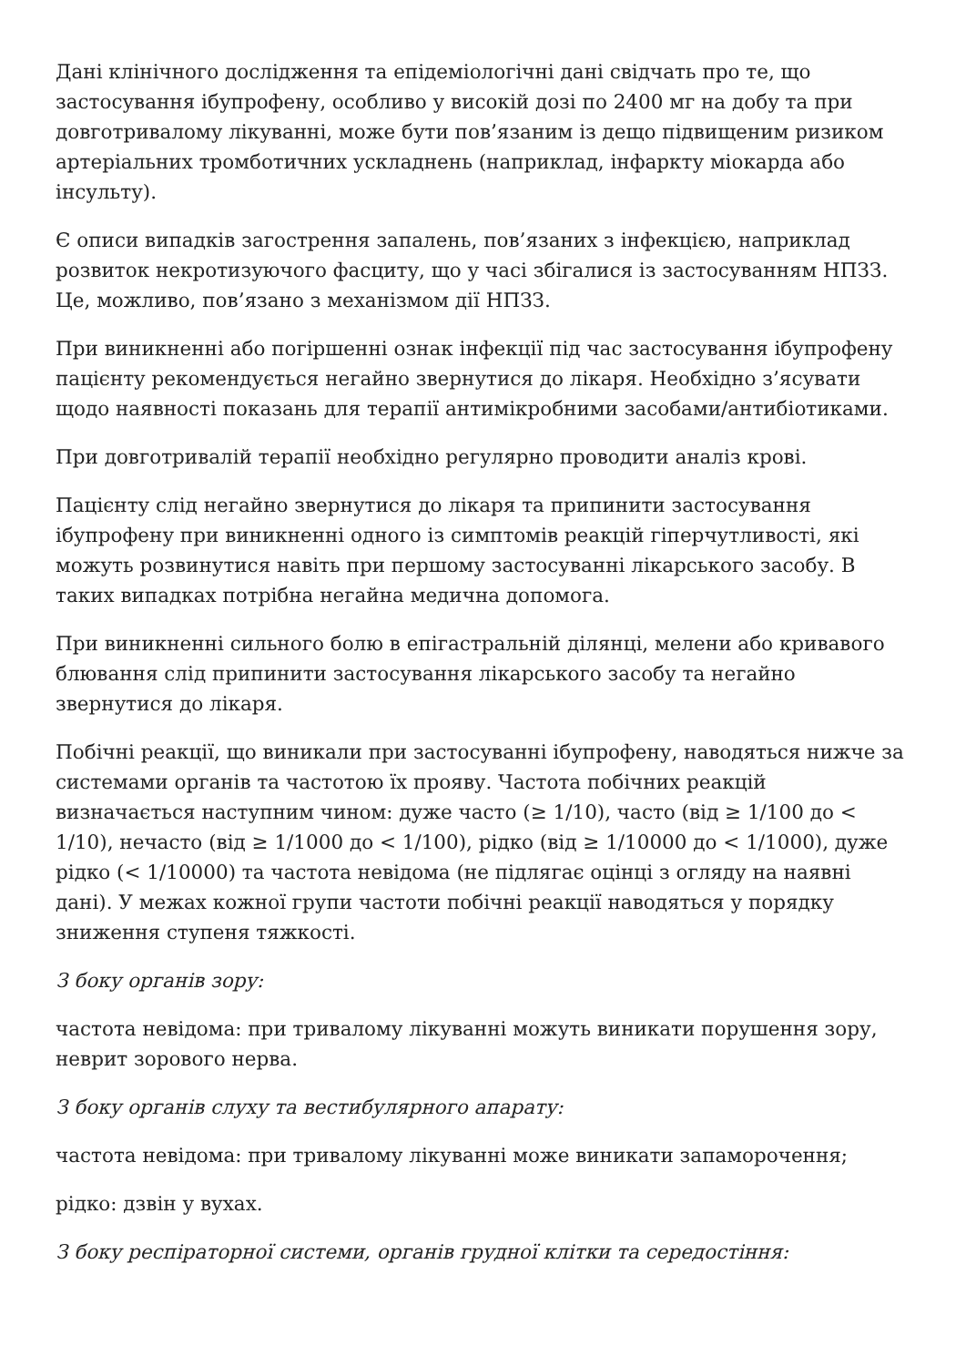Дані клінічного дослідження та епідеміологічні дані свідчать про те, що застосування ібупрофену, особливо у високій дозі по 2400 мг на добу та при довготривалому лікуванні, може бути пов’язаним із дещо підвищеним ризиком артеріальних тромботичних ускладнень (наприклад, інфаркту міокарда або інсульту).
Є описи випадків загострення запалень, пов’язаних з інфекцією, наприклад розвиток некротизуючого фасциту, що у часі збігалися із застосуванням НПЗЗ. Це, можливо, пов’язано з механізмом дії НПЗЗ.
При виникненні або погіршенні ознак інфекції під час застосування ібупрофену пацієнту рекомендується негайно звернутися до лікаря. Необхідно з’ясувати щодо наявності показань для терапії антимікробними засобами/антибіотиками.
При довготривалій терапії необхідно регулярно проводити аналіз крові.
Пацієнту слід негайно звернутися до лікаря та припинити застосування ібупрофену при виникненні одного із симптомів реакцій гіперчутливості, які можуть розвинутися навіть при першому застосуванні лікарського засобу. В таких випадках потрібна негайна медична допомога.
При виникненні сильного болю в епігастральній ділянці, мелени або кривавого блювання слід припинити застосування лікарського засобу та негайно звернутися до лікаря.
Побічні реакції, що виникали при застосуванні ібупрофену, наводяться нижче за системами органів та частотою їх прояву. Частота побічних реакцій визначається наступним чином: дуже часто (≥ 1/10), часто (від ≥ 1/100 до < 1/10), нечасто (від ≥ 1/1000 до < 1/100), рідко (від ≥ 1/10000 до < 1/1000), дуже рідко (< 1/10000) та частота невідома (не підлягає оцінці з огляду на наявні дані). У межах кожної групи частоти побічні реакції наводяться у порядку зниження ступеня тяжкості.
З боку органів зору:
частота невідома: при тривалому лікуванні можуть виникати порушення зору, неврит зорового нерва.
З боку органів слуху та вестибулярного апарату:
частота невідома: при тривалому лікуванні може виникати запаморочення;
рідко: дзвін у вухах.
З боку респіраторної системи, органів грудної клітки та середостіння: